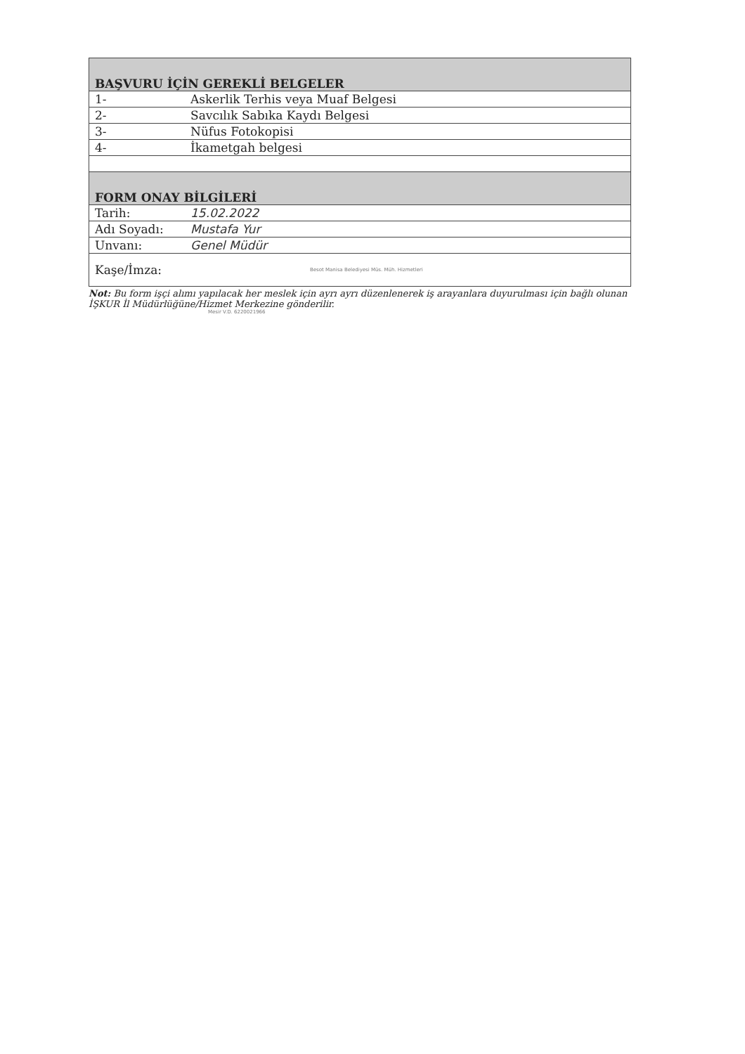| BAŞVURU İÇİN GEREKLİ BELGELER | |
| 1- | Askerlik Terhis veya Muaf Belgesi |
| 2- | Savcılık Sabıka Kaydı Belgesi |
| 3- | Nüfus Fotokopisi |
| 4- | İkametgah belgesi |
| FORM ONAY BİLGİLERİ | |
| Tarih: | 15.02.2022 |
| Adı Soyadı: | Mustafa Yur |
| Unvanı: | Genel Müdür |
| Kaşe/İmza: | Besot Manisa Belediyesi Müs. Müh. Hizmetleri |
Not: Bu form işçi alımı yapılacak her meslek için ayrı ayrı düzenlenerek iş arayanlara duyurulması için bağlı olunan İŞKUR İl Müdürlüğüne/Hizmet Merkezine gönderilir.
Mesir V.D. 6220021966